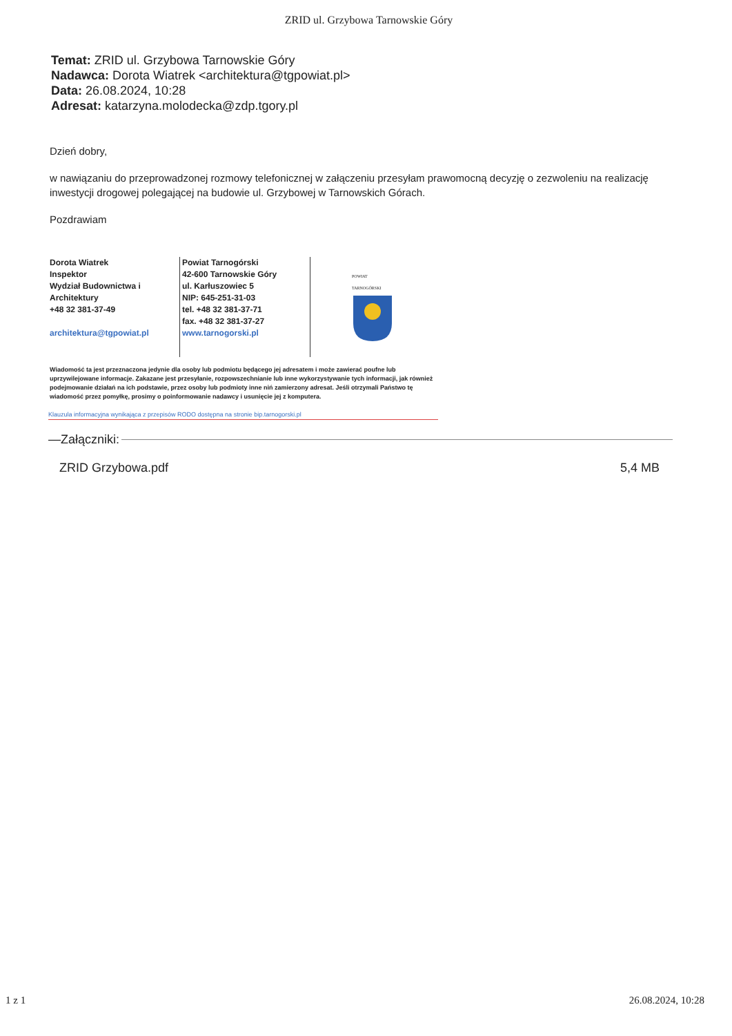ZRID ul. Grzybowa Tarnowskie Góry
Temat: ZRID ul. Grzybowa Tarnowskie Góry
Nadawca: Dorota Wiatrek <architektura@tgpowiat.pl>
Data: 26.08.2024, 10:28
Adresat: katarzyna.molodecka@zdp.tgory.pl
Dzień dobry,
w nawiązaniu do przeprowadzonej rozmowy telefonicznej w załączeniu przesyłam prawomocną decyzję o zezwoleniu na realizację inwestycji drogowej polegającej na budowie ul. Grzybowej w Tarnowskich Górach.
Pozdrawiam
Dorota Wiatrek
Inspektor
Wydział Budownictwa i
Architektury
+48 32 381-37-49
architektura@tgpowiat.pl
Powiat Tarnogórski
42-600 Tarnowskie Góry
ul. Karłuszowiec 5
NIP: 645-251-31-03
tel. +48 32 381-37-71
fax. +48 32 381-37-27
www.tarnogorski.pl
POWIAT
TARNOGÓRSKI
Wiadomość ta jest przeznaczona jedynie dla osoby lub podmiotu będącego jej adresatem i może zawierać poufne lub uprzywilejowane informacje. Zakazane jest przesyłanie, rozpowszechnianie lub inne wykorzystywanie tych informacji, jak również podejmowanie działań na ich podstawie, przez osoby lub podmioty inne niń zamierzony adresat. Jeśli otrzymali Państwo tę wiadomość przez pomyłkę, prosimy o poinformowanie nadawcy i usunięcie jej z komputera.
Klauzula informacyjna wynikająca z przepisów RODO dostępna na stronie bip.tarnogorski.pl
—Załączniki:
ZRID Grzybowa.pdf 5,4 MB
1 z 1 26.08.2024, 10:28